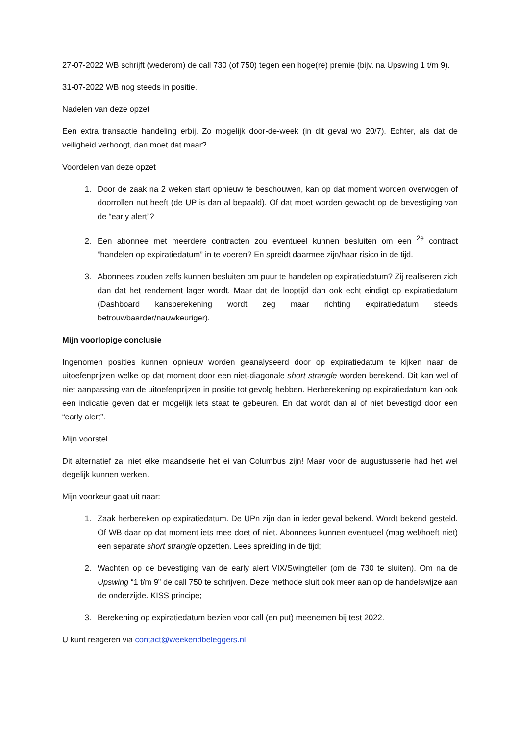27-07-2022 WB schrijft (wederom) de call 730 (of 750) tegen een hoge(re) premie (bijv. na Upswing 1 t/m 9).
31-07-2022 WB nog steeds in positie.
Nadelen van deze opzet
Een extra transactie handeling erbij. Zo mogelijk door-de-week (in dit geval wo 20/7). Echter, als dat de veiligheid verhoogt, dan moet dat maar?
Voordelen van deze opzet
1. Door de zaak na 2 weken start opnieuw te beschouwen, kan op dat moment worden overwogen of doorrollen nut heeft (de UP is dan al bepaald). Of dat moet worden gewacht op de bevestiging van de “early alert”?
2. Een abonnee met meerdere contracten zou eventueel kunnen besluiten om een <sup>2e</sup> contract “handelen op expiratiedatum” in te voeren? En spreidt daarmee zijn/haar risico in de tijd.
3. Abonnees zouden zelfs kunnen besluiten om puur te handelen op expiratiedatum? Zij realiseren zich dan dat het rendement lager wordt. Maar dat de looptijd dan ook echt eindigt op expiratiedatum (Dashboard kansberekening wordt zeg maar richting expiratiedatum steeds betrouwbaarder/nauwkeuriger).
Mijn voorlopige conclusie
Ingenomen posities kunnen opnieuw worden geanalyseerd door op expiratiedatum te kijken naar de uitoefenprijzen welke op dat moment door een niet-diagonale short strangle worden berekend. Dit kan wel of niet aanpassing van de uitoefenprijzen in positie tot gevolg hebben. Herberekening op expiratiedatum kan ook een indicatie geven dat er mogelijk iets staat te gebeuren. En dat wordt dan al of niet bevestigd door een “early alert”.
Mijn voorstel
Dit alternatief zal niet elke maandserie het ei van Columbus zijn! Maar voor de augustusserie had het wel degelijk kunnen werken.
Mijn voorkeur gaat uit naar:
1. Zaak herbereken op expiratiedatum. De UPn zijn dan in ieder geval bekend. Wordt bekend gesteld. Of WB daar op dat moment iets mee doet of niet. Abonnees kunnen eventueel (mag wel/hoeft niet) een separate short strangle opzetten. Lees spreiding in de tijd;
2. Wachten op de bevestiging van de early alert VIX/Swingteller (om de 730 te sluiten). Om na de Upswing “1 t/m 9” de call 750 te schrijven. Deze methode sluit ook meer aan op de handelswijze aan de onderzijde. KISS principe;
3. Berekening op expiratiedatum bezien voor call (en put) meenemen bij test 2022.
U kunt reageren via contact@weekendbeleggers.nl